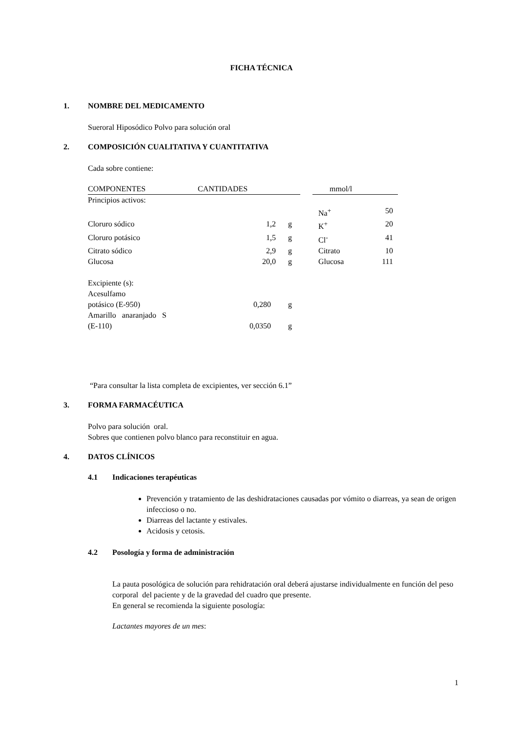FICHA TÉCNICA
1. NOMBRE DEL MEDICAMENTO
Sueroral Hiposódico Polvo para solución oral
2. COMPOSICIÓN CUALITATIVA Y CUANTITATIVA
Cada sobre contiene:
| COMPONENTES | CANTIDADES | | | mmol/l | |
| Principios activos: | | | | | |
| | | | | Na<sup>+</sup> | 50 |
| Cloruro sódico | 1,2 | g | | K<sup>+</sup> | 20 |
| Cloruro potásico | 1,5 | g | | Cl<sup>-</sup> | 41 |
| Citrato sódico | 2,9 | g | | Citrato | 10 |
| Glucosa | 20,0 | g | | Glucosa | 111 |
| Excipiente (s): | | | | | |
| Acesulfamo | | | | | |
| potásico (E-950) | 0,280 | g | | | |
| Amarillo anaranjado S | | | | | |
| (E-110) | 0,0350 | g | | | |
“Para consultar la lista completa de excipientes, ver sección 6.1”
3. FORMA FARMACÉUTICA
Polvo para solución oral.
Sobres que contienen polvo blanco para reconstituir en agua.
4. DATOS CLÍNICOS
4.1 Indicaciones terapéuticas
Prevención y tratamiento de las deshidrataciones causadas por vómito o diarreas, ya sean de origen infeccioso o no.
Diarreas del lactante y estivales.
Acidosis y cetosis.
4.2 Posología y forma de administración
La pauta posológica de solución para rehidratación oral deberá ajustarse individualmente en función del peso corporal del paciente y de la gravedad del cuadro que presente.
En general se recomienda la siguiente posología:
Lactantes mayores de un mes:
1